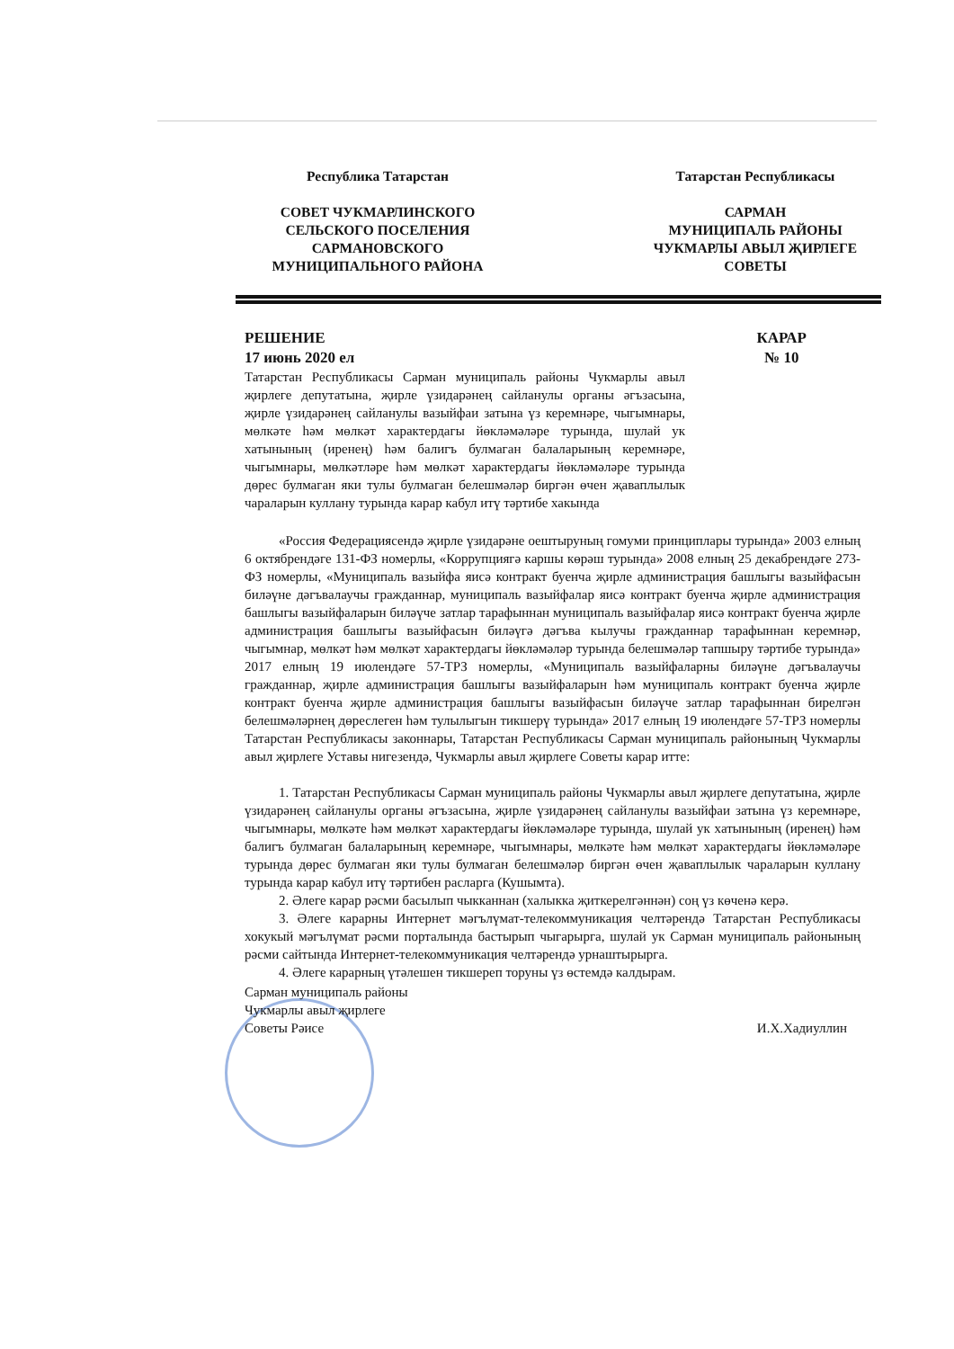Республика Татарстан
СОВЕТ ЧУКМАРЛИНСКОГО
СЕЛЬСКОГО ПОСЕЛЕНИЯ
САРМАНОВСКОГО
МУНИЦИПАЛЬНОГО РАЙОНА
Татарстан Республикасы
САРМАН
МУНИЦИПАЛЬ РАЙОНЫ
ЧУКМАРЛЫ АВЫЛ ҖИРЛЕГЕ
СОВЕТЫ
РЕШЕНИЕ
17 июнь 2020 ел
КАРАР
№ 10
Татарстан Республикасы Сарман муниципаль районы Чукмарлы авыл җирлеге депутатына, җирле үзидарәнең сайланулы органы әгъзасына, җирле үзидарәнең сайланулы вазыйфаи затына үз керемнәре, чыгымнары, мөлкәте һәм мөлкәт характердагы йөкләмәләре турында, шулай ук хатынының (иренең) һәм балигъ булмаган балаларының керемнәре, чыгымнары, мөлкәтләре һәм мөлкәт характердагы йөкләмәләре турында дөрес булмаган яки тулы булмаган белешмәләр биргән өчен җаваплылык чараларын куллану турында карар кабул итү тәртибе хакында
«Россия Федерациясендә җирле үзидарәне оештыруның гомуми принциплары турында» 2003 елның 6 октябрендәге 131-ФЗ номерлы, «Коррупциягә каршы көрәш турында» 2008 елның 25 декабрендәге 273-ФЗ номерлы, «Муниципаль вазыйфа яисә контракт буенча җирле администрация башлыгы вазыйфасын биләүне дәгъвалаучы гражданнар, муниципаль вазыйфалар яисә контракт буенча җирле администрация башлыгы вазыйфаларын биләүче затлар тарафыннан муниципаль вазыйфалар яисә контракт буенча җирле администрация башлыгы вазыйфасын биләүгә дәгъва кылучы гражданнар тарафыннан керемнәр, чыгымнар, мөлкәт һәм мөлкәт характердагы йөкләмәләр турында белешмәләр тапшыру тәртибе турында» 2017 елның 19 июлендәге 57-ТРЗ номерлы, «Муниципаль вазыйфаларны биләүне дәгъвалаучы гражданнар, җирле администрация башлыгы вазыйфаларын һәм муниципаль контракт буенча җирле контракт буенча җирле администрация башлыгы вазыйфасын биләүче затлар тарафыннан бирелгән белешмәләрнең дөреслеген һәм тулылыгын тикшерү турында» 2017 елның 19 июлендәге 57-ТРЗ номерлы Татарстан Республикасы законнары, Татарстан Республикасы Сарман муниципаль районының Чукмарлы авыл җирлеге Уставы нигезендә, Чукмарлы авыл җирлеге Советы карар итте:
1. Татарстан Республикасы Сарман муниципаль районы Чукмарлы авыл җирлеге депутатына, җирле үзидарәнең сайланулы органы әгъзасына, җирле үзидарәнең сайланулы вазыйфаи затына үз керемнәре, чыгымнары, мөлкәте һәм мөлкәт характердагы йөкләмәләре турында, шулай ук хатынының (иренең) һәм балигъ булмаган балаларының керемнәре, чыгымнары, мөлкәте һәм мөлкәт характердагы йөкләмәләре турында дөрес булмаган яки тулы булмаган белешмәләр биргән өчен җаваплылык чараларын куллану турында карар кабул итү тәртибен расларга (Кушымта).
2. Әлеге карар рәсми басылып чыкканнан (халыкка җиткерелгәннән) соң үз көченә керә.
3. Әлеге карарны Интернет мәгълүмат-телекоммуникация челтәрендә Татарстан Республикасы хокукый мәгълүмат рәсми порталында бастырып чыгарырга, шулай ук Сарман муниципаль районының рәсми сайтында Интернет-телекоммуникация челтәрендә урнаштырырга.
4. Әлеге карарның үтәлешен тикшереп торуны үз өстемдә калдырам.
Сарман муниципаль районы
Чукмарлы авыл җирлеге
Советы Рәисе
И.Х.Хадиуллин